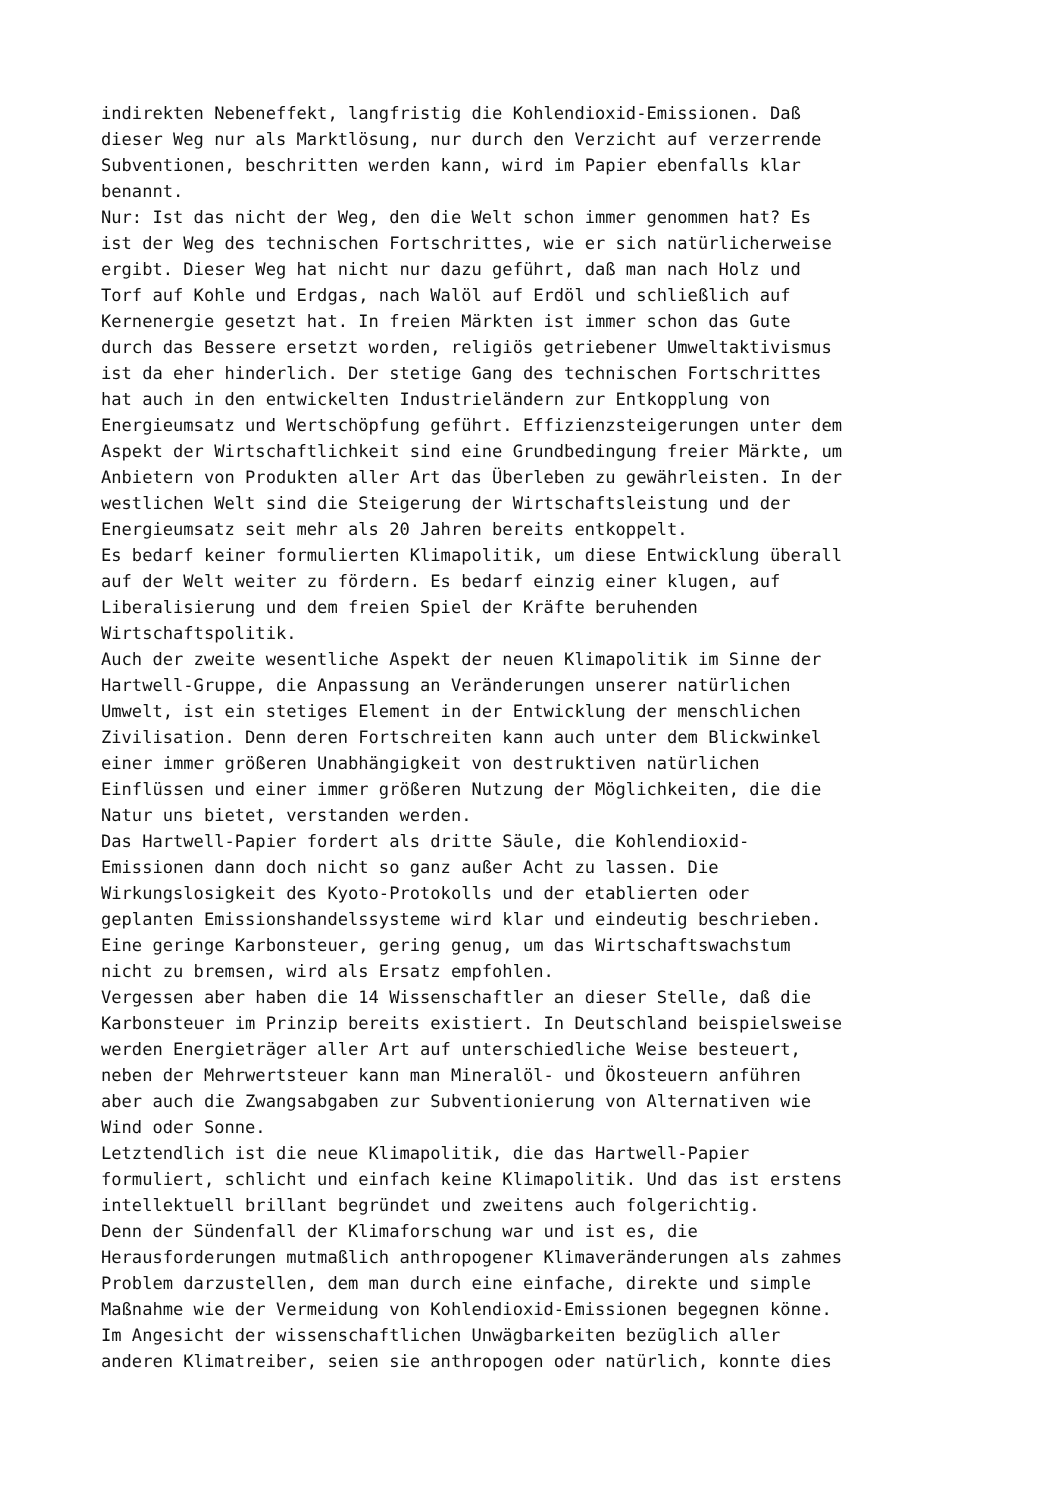indirekten Nebeneffekt, langfristig die Kohlendioxid-Emissionen. Daß dieser Weg nur als Marktlösung, nur durch den Verzicht auf verzerrende Subventionen, beschritten werden kann, wird im Papier ebenfalls klar benannt. Nur: Ist das nicht der Weg, den die Welt schon immer genommen hat? Es ist der Weg des technischen Fortschrittes, wie er sich natürlicherweise ergibt. Dieser Weg hat nicht nur dazu geführt, daß man nach Holz und Torf auf Kohle und Erdgas, nach Walöl auf Erdöl und schließlich auf Kernenergie gesetzt hat. In freien Märkten ist immer schon das Gute durch das Bessere ersetzt worden, religiös getriebener Umweltaktivismus ist da eher hinderlich. Der stetige Gang des technischen Fortschrittes hat auch in den entwickelten Industrieländern zur Entkopplung von Energieumsatz und Wertschöpfung geführt. Effizienzsteigerungen unter dem Aspekt der Wirtschaftlichkeit sind eine Grundbedingung freier Märkte, um Anbietern von Produkten aller Art das Überleben zu gewährleisten. In der westlichen Welt sind die Steigerung der Wirtschaftsleistung und der Energieumsatz seit mehr als 20 Jahren bereits entkoppelt. Es bedarf keiner formulierten Klimapolitik, um diese Entwicklung überall auf der Welt weiter zu fördern. Es bedarf einzig einer klugen, auf Liberalisierung und dem freien Spiel der Kräfte beruhenden Wirtschaftspolitik. Auch der zweite wesentliche Aspekt der neuen Klimapolitik im Sinne der Hartwell-Gruppe, die Anpassung an Veränderungen unserer natürlichen Umwelt, ist ein stetiges Element in der Entwicklung der menschlichen Zivilisation. Denn deren Fortschreiten kann auch unter dem Blickwinkel einer immer größeren Unabhängigkeit von destruktiven natürlichen Einflüssen und einer immer größeren Nutzung der Möglichkeiten, die die Natur uns bietet, verstanden werden. Das Hartwell-Papier fordert als dritte Säule, die Kohlendioxid- Emissionen dann doch nicht so ganz außer Acht zu lassen. Die Wirkungslosigkeit des Kyoto-Protokolls und der etablierten oder geplanten Emissionshandelssysteme wird klar und eindeutig beschrieben. Eine geringe Karbonsteuer, gering genug, um das Wirtschaftswachstum nicht zu bremsen, wird als Ersatz empfohlen. Vergessen aber haben die 14 Wissenschaftler an dieser Stelle, daß die Karbonsteuer im Prinzip bereits existiert. In Deutschland beispielsweise werden Energieträger aller Art auf unterschiedliche Weise besteuert, neben der Mehrwertsteuer kann man Mineralöl- und Ökosteuern anführen aber auch die Zwangsabgaben zur Subventionierung von Alternativen wie Wind oder Sonne. Letztendlich ist die neue Klimapolitik, die das Hartwell-Papier formuliert, schlicht und einfach keine Klimapolitik. Und das ist erstens intellektuell brillant begründet und zweitens auch folgerichtig. Denn der Sündenfall der Klimaforschung war und ist es, die Herausforderungen mutmaßlich anthropogener Klimaveränderungen als zahmes Problem darzustellen, dem man durch eine einfache, direkte und simple Maßnahme wie der Vermeidung von Kohlendioxid-Emissionen begegnen könne. Im Angesicht der wissenschaftlichen Unwägbarkeiten bezüglich aller anderen Klimatreiber, seien sie anthropogen oder natürlich, konnte dies